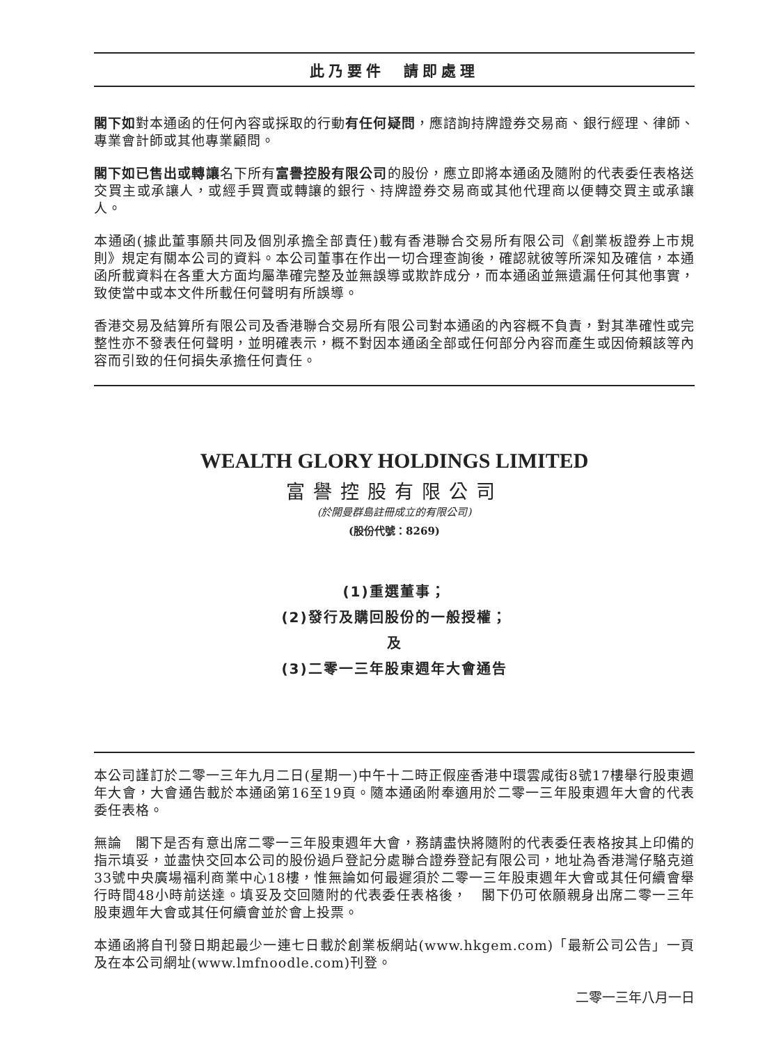此乃要件　請即處理
閣下如對本通函的任何內容或採取的行動有任何疑問，應諮詢持牌證券交易商、銀行經理、律師、專業會計師或其他專業顧問。
閣下如已售出或轉讓名下所有富譽控股有限公司的股份，應立即將本通函及隨附的代表委任表格送交買主或承讓人，或經手買賣或轉讓的銀行、持牌證券交易商或其他代理商以便轉交買主或承讓人。
本通函(據此董事願共同及個別承擔全部責任)載有香港聯合交易所有限公司《創業板證券上市規則》規定有關本公司的資料。本公司董事在作出一切合理查詢後，確認就彼等所深知及確信，本通函所載資料在各重大方面均屬準確完整及並無誤導或欺詐成分，而本通函並無遺漏任何其他事實，致使當中或本文件所載任何聲明有所誤導。
香港交易及結算所有限公司及香港聯合交易所有限公司對本通函的內容概不負責，對其準確性或完整性亦不發表任何聲明，並明確表示，概不對因本通函全部或任何部分內容而產生或因倚賴該等內容而引致的任何損失承擔任何責任。
WEALTH GLORY HOLDINGS LIMITED
富譽控股有限公司
(於開曼群島註冊成立的有限公司)
(股份代號：8269)
(1)重選董事；
(2)發行及購回股份的一般授權；
及
(3)二零一三年股東週年大會通告
本公司謹訂於二零一三年九月二日(星期一)中午十二時正假座香港中環雲咸街8號17樓舉行股東週年大會，大會通告載於本通函第16至19頁。隨本通函附奉適用於二零一三年股東週年大會的代表委任表格。
無論　閣下是否有意出席二零一三年股東週年大會，務請盡快將隨附的代表委任表格按其上印備的指示填妥，並盡快交回本公司的股份過戶登記分處聯合證券登記有限公司，地址為香港灣仔駱克道33號中央廣場福利商業中心18樓，惟無論如何最遲須於二零一三年股東週年大會或其任何續會舉行時間48小時前送達。填妥及交回隨附的代表委任表格後，　閣下仍可依願親身出席二零一三年股東週年大會或其任何續會並於會上投票。
本通函將自刊發日期起最少一連七日載於創業板網站(www.hkgem.com)「最新公司公告」一頁及在本公司網址(www.lmfnoodle.com)刊登。
二零一三年八月一日